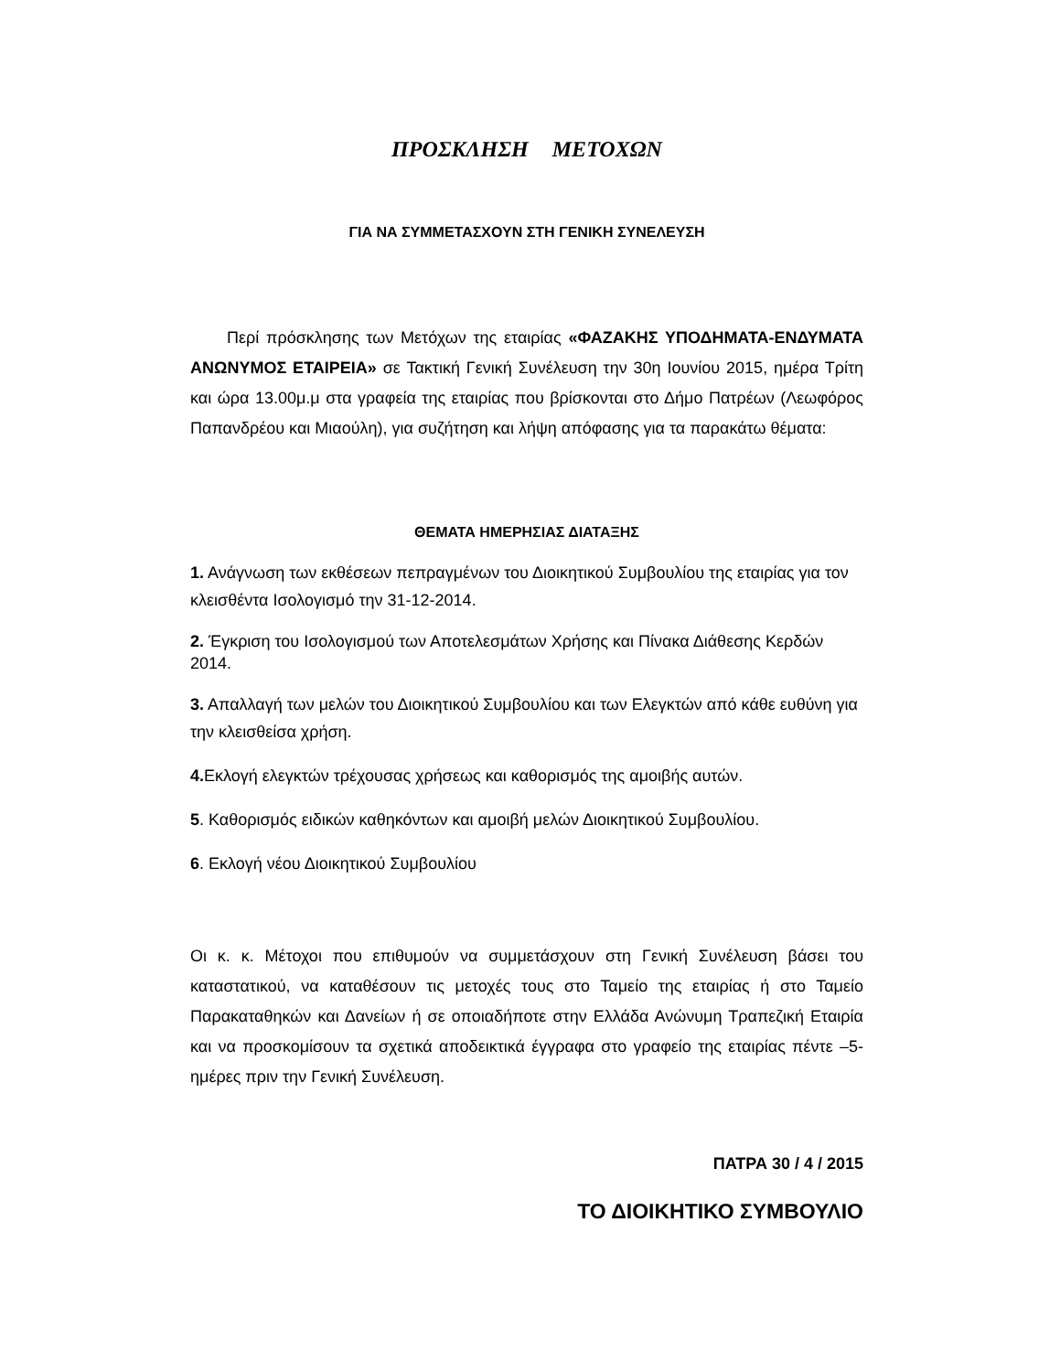ΠΡΟΣΚΛΗΣΗ ΜΕΤΟΧΩΝ
ΓΙΑ ΝΑ ΣΥΜΜΕΤΑΣΧΟΥΝ ΣΤΗ ΓΕΝΙΚΗ ΣΥΝΕΛΕΥΣΗ
Περί πρόσκλησης των Μετόχων της εταιρίας «ΦΑΖΑΚΗΣ ΥΠΟΔΗΜΑΤΑ-ΕΝΔΥΜΑΤΑ ΑΝΩΝΥΜΟΣ ΕΤΑΙΡΕΙΑ» σε Τακτική Γενική Συνέλευση την 30η Ιουνίου 2015, ημέρα Τρίτη και ώρα 13.00μ.μ στα γραφεία της εταιρίας που βρίσκονται στο Δήμο Πατρέων (Λεωφόρος Παπανδρέου και Μιαούλη), για συζήτηση και λήψη απόφασης για τα παρακάτω θέματα:
ΘΕΜΑΤΑ ΗΜΕΡΗΣΙΑΣ ΔΙΑΤΑΞΗΣ
1. Ανάγνωση των εκθέσεων πεπραγμένων του Διοικητικού Συμβουλίου της εταιρίας για τον κλεισθέντα Ισολογισμό την 31-12-2014.
2. Έγκριση του Ισολογισμού των Αποτελεσμάτων Χρήσης και Πίνακα Διάθεσης Κερδών 2014.
3. Απαλλαγή των μελών του Διοικητικού Συμβουλίου και των Ελεγκτών από κάθε ευθύνη για την κλεισθείσα χρήση.
4. Εκλογή ελεγκτών τρέχουσας χρήσεως και καθορισμός της αμοιβής αυτών.
5. Καθορισμός ειδικών καθηκόντων και αμοιβή μελών Διοικητικού Συμβουλίου.
6. Εκλογή νέου Διοικητικού Συμβουλίου
Οι κ. κ. Μέτοχοι που επιθυμούν να συμμετάσχουν στη Γενική Συνέλευση βάσει του καταστατικού, να καταθέσουν τις μετοχές τους στο Ταμείο της εταιρίας ή στο Ταμείο Παρακαταθηκών και Δανείων ή σε οποιαδήποτε στην Ελλάδα Ανώνυμη Τραπεζική Εταιρία και να προσκομίσουν τα σχετικά αποδεικτικά έγγραφα στο γραφείο της εταιρίας πέντε –5- ημέρες πριν την Γενική Συνέλευση.
ΠΑΤΡΑ 30 / 4 / 2015
ΤΟ ΔΙΟΙΚΗΤΙΚΟ ΣΥΜΒΟΥΛΙΟ